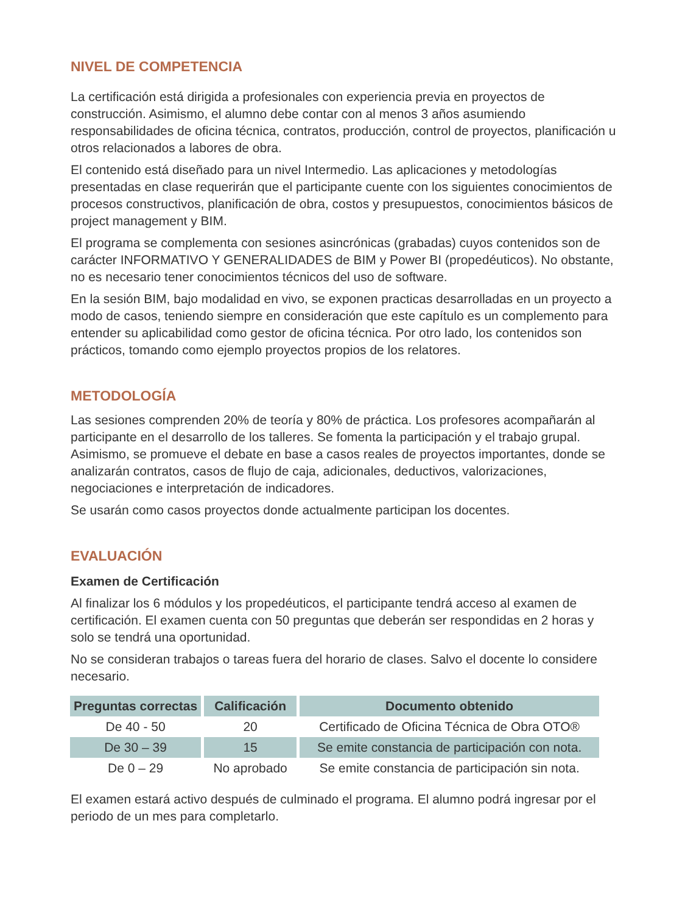NIVEL DE COMPETENCIA
La certificación está dirigida a profesionales con experiencia previa en proyectos de construcción. Asimismo, el alumno debe contar con al menos 3 años asumiendo responsabilidades de oficina técnica, contratos, producción, control de proyectos, planificación u otros relacionados a labores de obra.
El contenido está diseñado para un nivel Intermedio. Las aplicaciones y metodologías presentadas en clase requerirán que el participante cuente con los siguientes conocimientos de procesos constructivos, planificación de obra, costos y presupuestos, conocimientos básicos de project management y BIM.
El programa se complementa con sesiones asincrónicas (grabadas) cuyos contenidos son de carácter INFORMATIVO Y GENERALIDADES de BIM y Power BI (propedéuticos). No obstante, no es necesario tener conocimientos técnicos del uso de software.
En la sesión BIM, bajo modalidad en vivo, se exponen practicas desarrolladas en un proyecto a modo de casos, teniendo siempre en consideración que este capítulo es un complemento para entender su aplicabilidad como gestor de oficina técnica. Por otro lado, los contenidos son prácticos, tomando como ejemplo proyectos propios de los relatores.
METODOLOGÍA
Las sesiones comprenden 20% de teoría y 80% de práctica. Los profesores acompañarán al participante en el desarrollo de los talleres. Se fomenta la participación y el trabajo grupal. Asimismo, se promueve el debate en base a casos reales de proyectos importantes, donde se analizarán contratos, casos de flujo de caja, adicionales, deductivos, valorizaciones, negociaciones e interpretación de indicadores.
Se usarán como casos proyectos donde actualmente participan los docentes.
EVALUACIÓN
Examen de Certificación
Al finalizar los 6 módulos y los propedéuticos, el participante tendrá acceso al examen de certificación. El examen cuenta con 50 preguntas que deberán ser respondidas en 2 horas y solo se tendrá una oportunidad.
No se consideran trabajos o tareas fuera del horario de clases. Salvo el docente lo considere necesario.
| Preguntas correctas | Calificación | Documento obtenido |
| --- | --- | --- |
| De 40 - 50 | 20 | Certificado de Oficina Técnica de Obra OTO® |
| De 30 – 39 | 15 | Se emite constancia de participación con nota. |
| De 0 – 29 | No aprobado | Se emite constancia de participación sin nota. |
El examen estará activo después de culminado el programa. El alumno podrá ingresar por el periodo de un mes para completarlo.